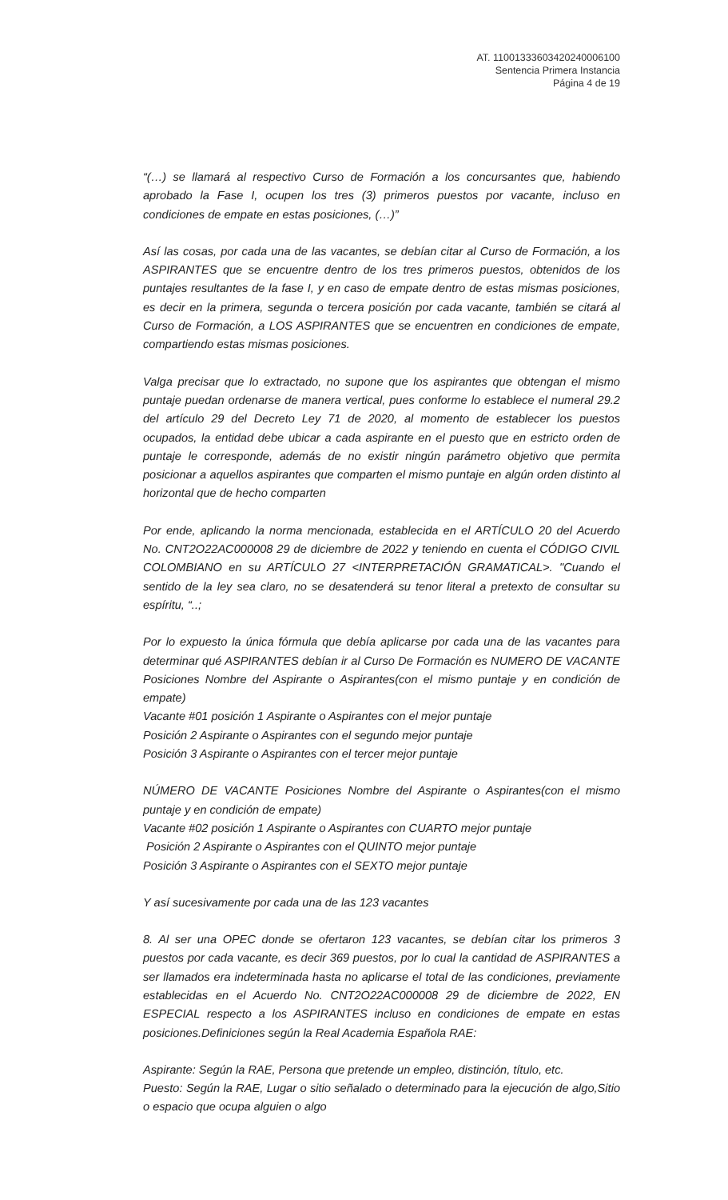AT. 11001333603420240006100
Sentencia Primera Instancia
Página 4 de 19
“(…) se llamará al respectivo Curso de Formación a los concursantes que, habiendo aprobado la Fase I, ocupen los tres (3) primeros puestos por vacante, incluso en condiciones de empate en estas posiciones, (…)”
Así las cosas, por cada una de las vacantes, se debían citar al Curso de Formación, a los ASPIRANTES que se encuentre dentro de los tres primeros puestos, obtenidos de los puntajes resultantes de la fase I, y en caso de empate dentro de estas mismas posiciones, es decir en la primera, segunda o tercera posición por cada vacante, también se citará al Curso de Formación, a LOS ASPIRANTES que se encuentren en condiciones de empate, compartiendo estas mismas posiciones.
Valga precisar que lo extractado, no supone que los aspirantes que obtengan el mismo puntaje puedan ordenarse de manera vertical, pues conforme lo establece el numeral 29.2 del artículo 29 del Decreto Ley 71 de 2020, al momento de establecer los puestos ocupados, la entidad debe ubicar a cada aspirante en el puesto que en estricto orden de puntaje le corresponde, además de no existir ningún parámetro objetivo que permita posicionar a aquellos aspirantes que comparten el mismo puntaje en algún orden distinto al horizontal que de hecho comparten
Por ende, aplicando la norma mencionada, establecida en el ARTÍCULO 20 del Acuerdo No. CNT2O22AC000008 29 de diciembre de 2022 y teniendo en cuenta el CÓDIGO CIVIL COLOMBIANO en su ARTÍCULO 27 <INTERPRETACIÓN GRAMATICAL>. "Cuando el sentido de la ley sea claro, no se desatenderá su tenor literal a pretexto de consultar su espíritu, “..;
Por lo expuesto la única fórmula que debía aplicarse por cada una de las vacantes para determinar qué ASPIRANTES debían ir al Curso De Formación es NUMERO DE VACANTE Posiciones Nombre del Aspirante o Aspirantes(con el mismo puntaje y en condición de empate)
Vacante #01 posición 1 Aspirante o Aspirantes con el mejor puntaje
Posición 2 Aspirante o Aspirantes con el segundo mejor puntaje
Posición 3 Aspirante o Aspirantes con el tercer mejor puntaje
NÚMERO DE VACANTE Posiciones Nombre del Aspirante o Aspirantes(con el mismo puntaje y en condición de empate)
Vacante #02 posición 1 Aspirante o Aspirantes con CUARTO mejor puntaje
Posición 2 Aspirante o Aspirantes con el QUINTO mejor puntaje
Posición 3 Aspirante o Aspirantes con el SEXTO mejor puntaje
Y así sucesivamente por cada una de las 123 vacantes
8. Al ser una OPEC donde se ofertaron 123 vacantes, se debían citar los primeros 3 puestos por cada vacante, es decir 369 puestos, por lo cual la cantidad de ASPIRANTES a ser llamados era indeterminada hasta no aplicarse el total de las condiciones, previamente establecidas en el Acuerdo No. CNT2O22AC000008 29 de diciembre de 2022, EN ESPECIAL respecto a los ASPIRANTES incluso en condiciones de empate en estas posiciones.Definiciones según la Real Academia Española RAE:
Aspirante: Según la RAE, Persona que pretende un empleo, distinción, título, etc.
Puesto: Según la RAE, Lugar o sitio señalado o determinado para la ejecución de algo,Sitio o espacio que ocupa alguien o algo